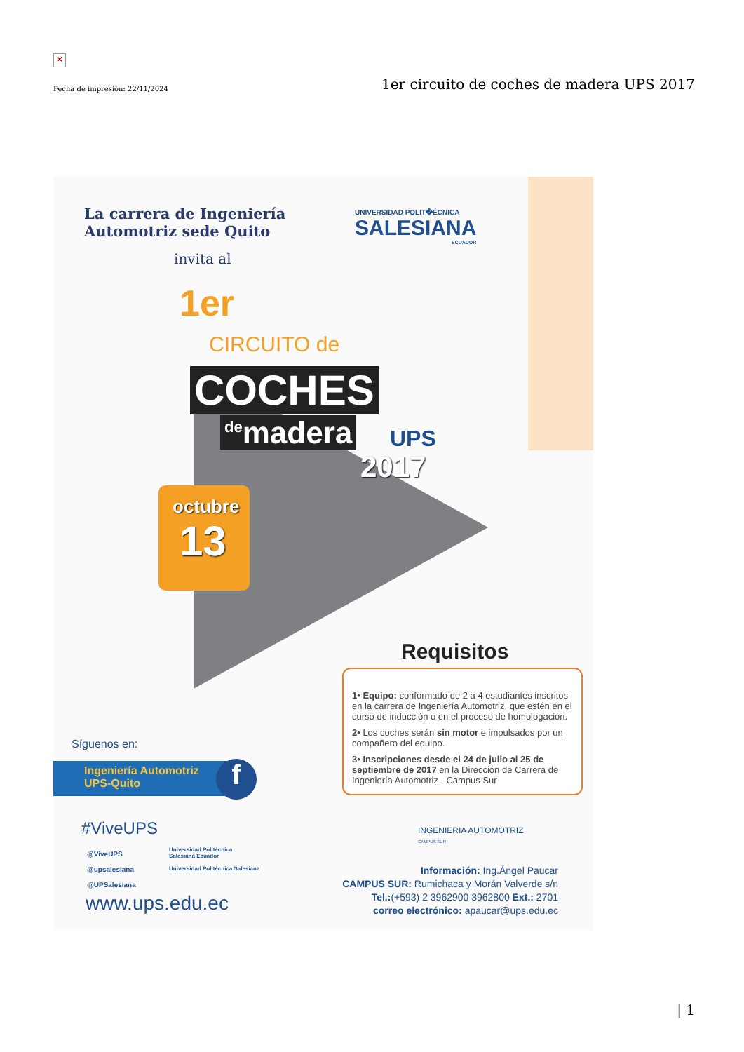×
Fecha de impresión: 22/11/2024 1er circuito de coches de madera UPS 2017
La carrera de Ingeniería
Automotriz sede Quito
invita al
UNIVERSIDAD POLIT�ÉCNICA
SALESIANA
ECUADOR
1er
CIRCUITO de
COCHES
<sup>de</sup>madera UPS
2017
octubre
13
Requisitos
1• Equipo: conformado de 2 a 4 estudiantes inscritos en la carrera de Ingeniería Automotriz, que estén en el curso de inducción o en el proceso de homologación.
2• Los coches serán sin motor e impulsados por un compañero del equipo.
3• Inscripciones desde el 24 de julio al 25 de septiembre de 2017 en la Dirección de Carrera de Ingeniería Automotriz - Campus Sur
INGENIERIA AUTOMOTRIZ
CAMPUS SUR
Síguenos en:
Ingeniería Automotriz
UPS-Quito
f
#ViveUPS
@ViveUPS
@upsalesiana
@UPSalesiana
Universidad Politécnica
Salesiana Ecuador
Universidad Politécnica Salesiana
www.ups.edu.ec
Información: Ing.Ángel Paucar
CAMPUS SUR: Rumichaca y Morán Valverde s/n
Tel.:(+593) 2 3962900 3962800 Ext.: 2701
correo electrónico: apaucar@ups.edu.ec
| 1